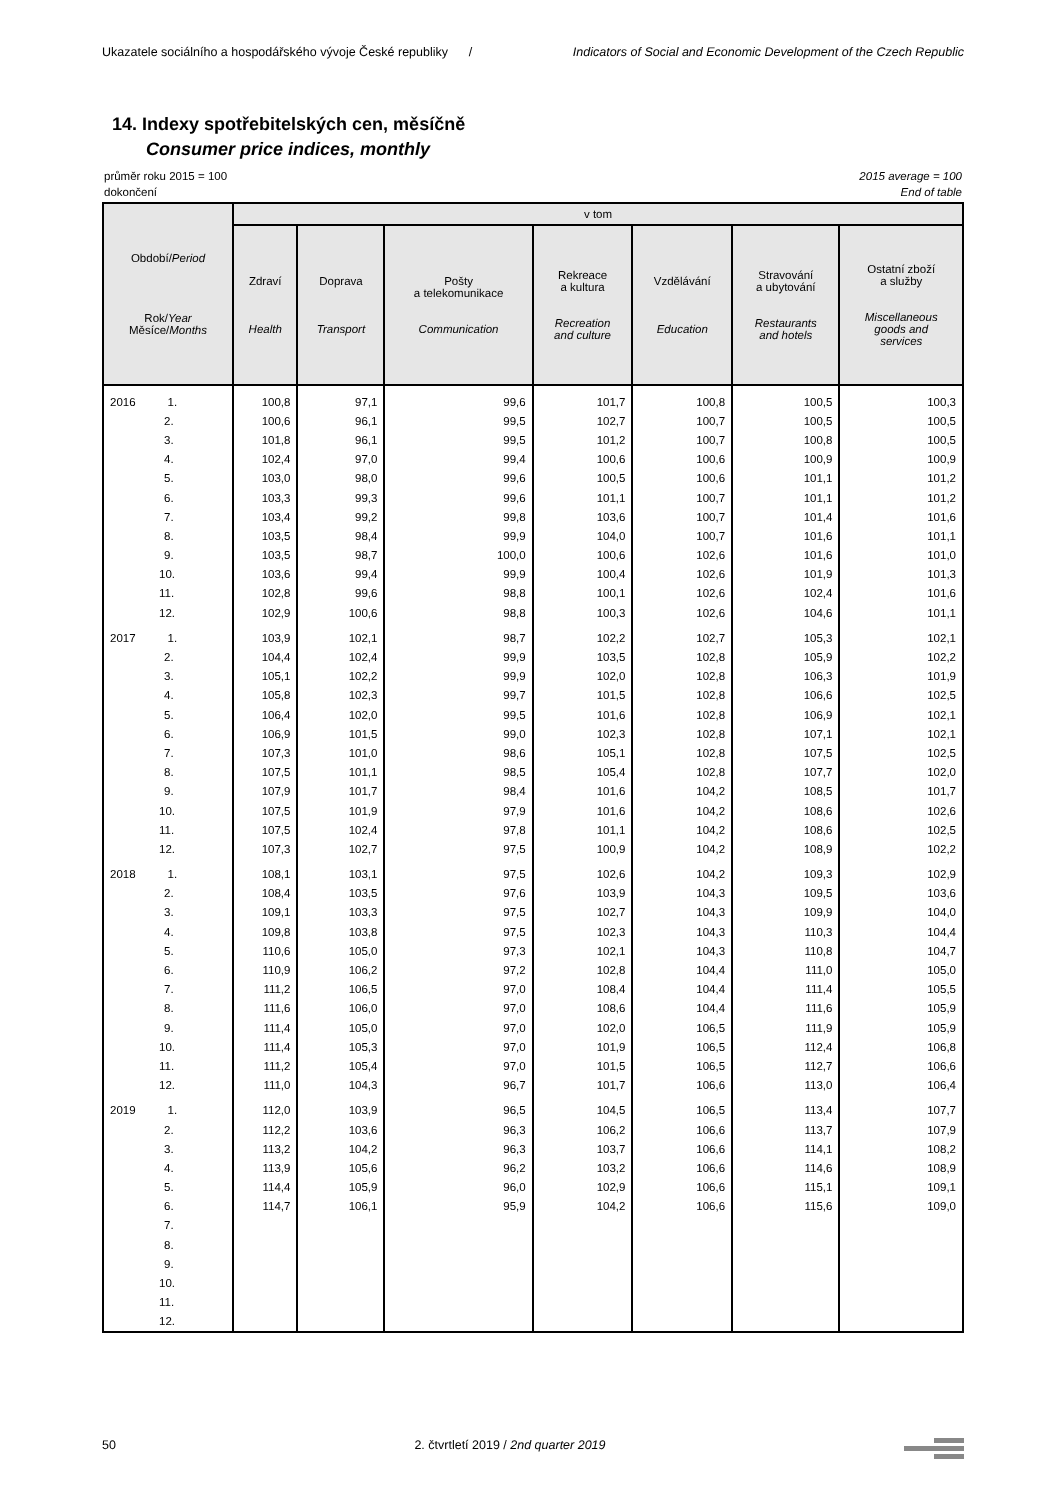Ukazatele sociálního a hospodářského vývoje České republiky / Indicators of Social and Economic Development of the Czech Republic
14. Indexy spotřebitelských cen, měsíčně
Consumer price indices, monthly
průměr roku 2015 = 100 2015 average = 100
dokončení End of table
| Období/ Period Rok/ Year Měsíce/ Months | v tom | | | | | | |
| --- | --- | --- | --- | --- | --- | --- | --- |
| | Zdraví Health | Doprava Transport | Pošty a telekomunikace Communication | Rekreace a kultura Recreation and culture | Vzdělávání Education | Stravování a ubytování Restaurants and hotels | Ostatní zboží a služby Miscellaneous goods and services |
| 2016 1. | 100,8 | 97,1 | 99,6 | 101,7 | 100,8 | 100,5 | 100,3 |
| 2. | 100,6 | 96,1 | 99,5 | 102,7 | 100,7 | 100,5 | 100,5 |
| 3. | 101,8 | 96,1 | 99,5 | 101,2 | 100,7 | 100,8 | 100,5 |
| 4. | 102,4 | 97,0 | 99,4 | 100,6 | 100,6 | 100,9 | 100,9 |
| 5. | 103,0 | 98,0 | 99,6 | 100,5 | 100,6 | 101,1 | 101,2 |
| 6. | 103,3 | 99,3 | 99,6 | 101,1 | 100,7 | 101,1 | 101,2 |
| 7. | 103,4 | 99,2 | 99,8 | 103,6 | 100,7 | 101,4 | 101,6 |
| 8. | 103,5 | 98,4 | 99,9 | 104,0 | 100,7 | 101,6 | 101,1 |
| 9. | 103,5 | 98,7 | 100,0 | 100,6 | 102,6 | 101,6 | 101,0 |
| 10. | 103,6 | 99,4 | 99,9 | 100,4 | 102,6 | 101,9 | 101,3 |
| 11. | 102,8 | 99,6 | 98,8 | 100,1 | 102,6 | 102,4 | 101,6 |
| 12. | 102,9 | 100,6 | 98,8 | 100,3 | 102,6 | 104,6 | 101,1 |
| 2017 1. | 103,9 | 102,1 | 98,7 | 102,2 | 102,7 | 105,3 | 102,1 |
| 2. | 104,4 | 102,4 | 99,9 | 103,5 | 102,8 | 105,9 | 102,2 |
| 3. | 105,1 | 102,2 | 99,9 | 102,0 | 102,8 | 106,3 | 101,9 |
| 4. | 105,8 | 102,3 | 99,7 | 101,5 | 102,8 | 106,6 | 102,5 |
| 5. | 106,4 | 102,0 | 99,5 | 101,6 | 102,8 | 106,9 | 102,1 |
| 6. | 106,9 | 101,5 | 99,0 | 102,3 | 102,8 | 107,1 | 102,1 |
| 7. | 107,3 | 101,0 | 98,6 | 105,1 | 102,8 | 107,5 | 102,5 |
| 8. | 107,5 | 101,1 | 98,5 | 105,4 | 102,8 | 107,7 | 102,0 |
| 9. | 107,9 | 101,7 | 98,4 | 101,6 | 104,2 | 108,5 | 101,7 |
| 10. | 107,5 | 101,9 | 97,9 | 101,6 | 104,2 | 108,6 | 102,6 |
| 11. | 107,5 | 102,4 | 97,8 | 101,1 | 104,2 | 108,6 | 102,5 |
| 12. | 107,3 | 102,7 | 97,5 | 100,9 | 104,2 | 108,9 | 102,2 |
| 2018 1. | 108,1 | 103,1 | 97,5 | 102,6 | 104,2 | 109,3 | 102,9 |
| 2. | 108,4 | 103,5 | 97,6 | 103,9 | 104,3 | 109,5 | 103,6 |
| 3. | 109,1 | 103,3 | 97,5 | 102,7 | 104,3 | 109,9 | 104,0 |
| 4. | 109,8 | 103,8 | 97,5 | 102,3 | 104,3 | 110,3 | 104,4 |
| 5. | 110,6 | 105,0 | 97,3 | 102,1 | 104,3 | 110,8 | 104,7 |
| 6. | 110,9 | 106,2 | 97,2 | 102,8 | 104,4 | 111,0 | 105,0 |
| 7. | 111,2 | 106,5 | 97,0 | 108,4 | 104,4 | 111,4 | 105,5 |
| 8. | 111,6 | 106,0 | 97,0 | 108,6 | 104,4 | 111,6 | 105,9 |
| 9. | 111,4 | 105,0 | 97,0 | 102,0 | 106,5 | 111,9 | 105,9 |
| 10. | 111,4 | 105,3 | 97,0 | 101,9 | 106,5 | 112,4 | 106,8 |
| 11. | 111,2 | 105,4 | 97,0 | 101,5 | 106,5 | 112,7 | 106,6 |
| 12. | 111,0 | 104,3 | 96,7 | 101,7 | 106,6 | 113,0 | 106,4 |
| 2019 1. | 112,0 | 103,9 | 96,5 | 104,5 | 106,5 | 113,4 | 107,7 |
| 2. | 112,2 | 103,6 | 96,3 | 106,2 | 106,6 | 113,7 | 107,9 |
| 3. | 113,2 | 104,2 | 96,3 | 103,7 | 106,6 | 114,1 | 108,2 |
| 4. | 113,9 | 105,6 | 96,2 | 103,2 | 106,6 | 114,6 | 108,9 |
| 5. | 114,4 | 105,9 | 96,0 | 102,9 | 106,6 | 115,1 | 109,1 |
| 6. | 114,7 | 106,1 | 95,9 | 104,2 | 106,6 | 115,6 | 109,0 |
| 7. | | | | | | | |
| 8. | | | | | | | |
| 9. | | | | | | | |
| 10. | | | | | | | |
| 11. | | | | | | | |
| 12. | | | | | | | |
50 2. čtvrtletí 2019 / 2nd quarter 2019